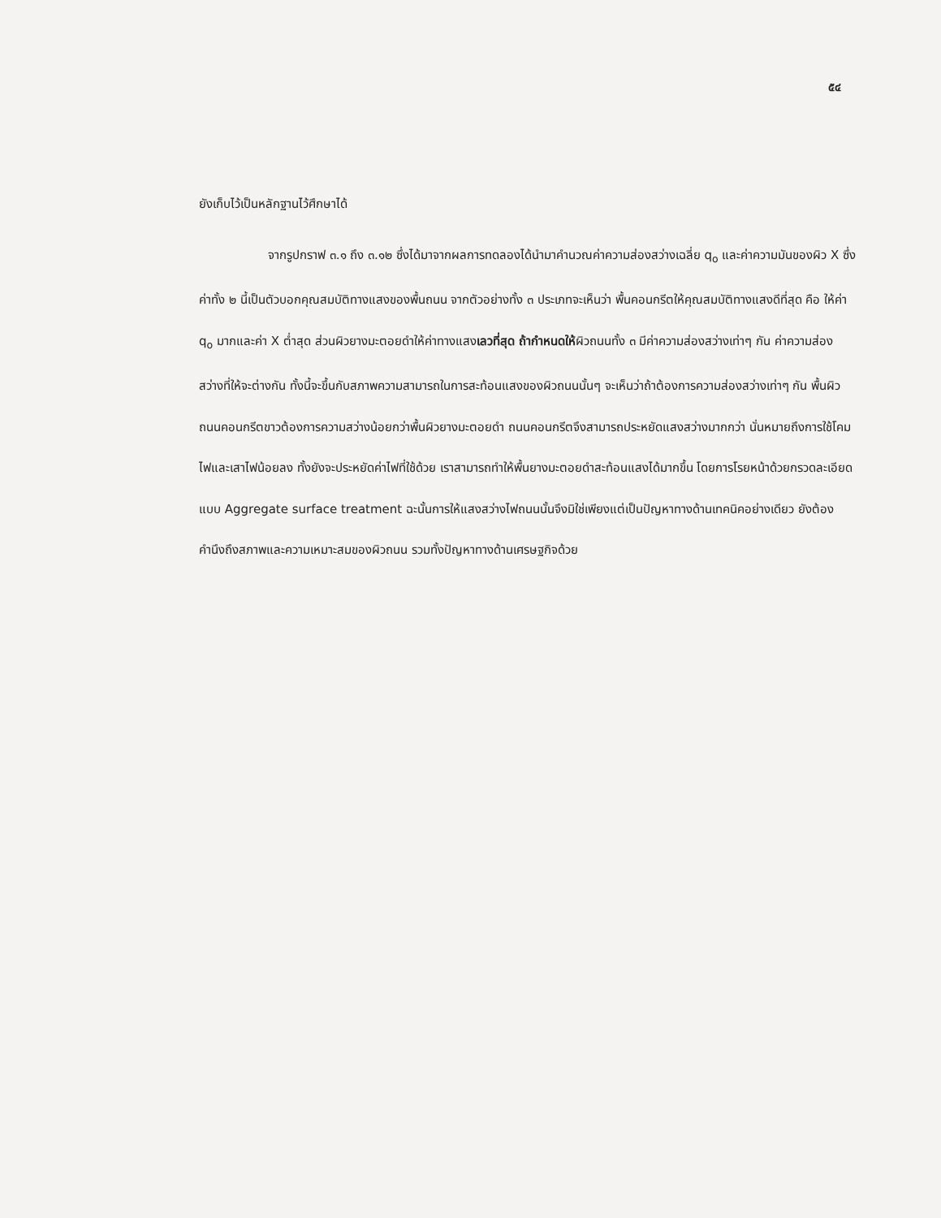๕๔
ยังเก็บไว้เป็นหลักฐานไว้ศึกษาได้
จากรูปกราฟ ๓.๑ ถึง ๓.๑๒ ซึ่งได้มาจากผลการทดลองได้นำมาคำนวณค่าความส่องสว่างเฉลี่ย q<sub>o</sub> และค่าความมันของผิว X ซึ่งค่าทั้ง ๒ นี้เป็นตัวบอกคุณสมบัติทางแสงของพื้นถนน จากตัวอย่างทั้ง ๓ ประเภทจะเห็นว่า พื้นคอนกรีตให้คุณสมบัติทางแสงดีที่สุด คือ ให้ค่า q<sub>o</sub> มากและค่า X ต่ำสุด ส่วนผิวยางมะตอยดำให้ค่าทางแสงเลวที่สุด ถ้ากำหนดให้ผิวถนนทั้ง ๓ มีค่าความส่องสว่างเท่าๆ กัน ค่าความส่องสว่างที่ให้จะต่างกัน ทั้งนี้จะขึ้นกับสภาพความสามารถในการสะท้อนแสงของผิวถนนนั้นๆ จะเห็นว่าถ้าต้องการความส่องสว่างเท่าๆ กัน พื้นผิวถนนคอนกรีตขาวต้องการความสว่างน้อยกว่าพื้นผิวยางมะตอยดำ ถนนคอนกรีตจึงสามารถประหยัดแสงสว่างมากกว่า นั่นหมายถึงการใช้โคมไฟและเสาไฟน้อยลง ทั้งยังจะประหยัดค่าไฟที่ใช้ด้วย เราสามารถทำให้พื้นยางมะตอยดำสะท้อนแสงได้มากขึ้น โดยการโรยหน้าด้วยกรวดละเอียดแบบ Aggregate surface treatment ฉะนั้นการให้แสงสว่างไฟถนนนั้นจึงมิใช่เพียงแต่เป็นปัญหาทางด้านเทคนิคอย่างเดียว ยังต้องคำนึงถึงสภาพและความเหมาะสมของผิวถนน รวมทั้งปัญหาทางด้านเศรษฐกิจด้วย